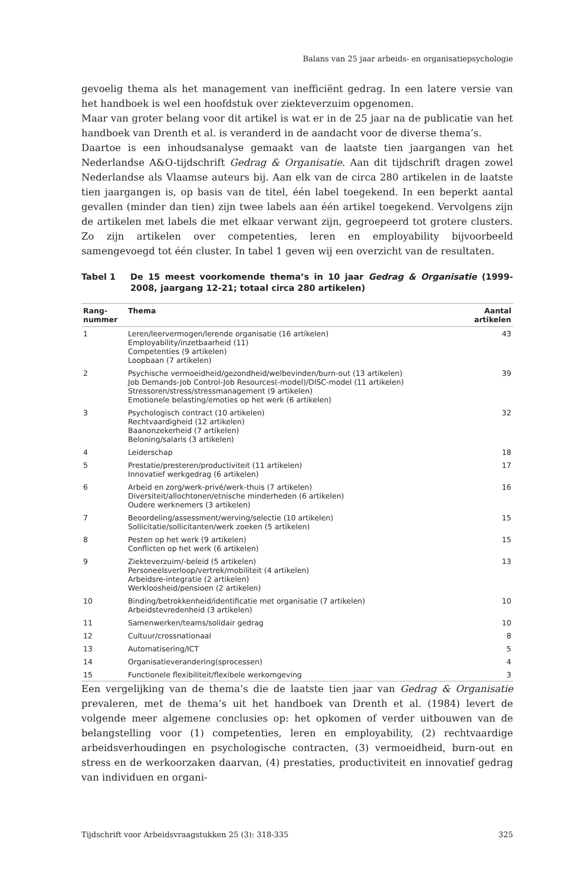Balans van 25 jaar arbeids- en organisatiepsychologie
gevoelig thema als het management van inefficiënt gedrag. In een latere versie van het handboek is wel een hoofdstuk over ziekteverzuim opgenomen.
Maar van groter belang voor dit artikel is wat er in de 25 jaar na de publicatie van het handboek van Drenth et al. is veranderd in de aandacht voor de diverse thema’s.
Daartoe is een inhoudsanalyse gemaakt van de laatste tien jaargangen van het Nederlandse A&O-tijdschrift Gedrag & Organisatie. Aan dit tijdschrift dragen zowel Nederlandse als Vlaamse auteurs bij. Aan elk van de circa 280 artikelen in de laatste tien jaargangen is, op basis van de titel, één label toegekend. In een beperkt aantal gevallen (minder dan tien) zijn twee labels aan één artikel toegekend. Vervolgens zijn de artikelen met labels die met elkaar verwant zijn, gegroepeerd tot grotere clusters. Zo zijn artikelen over competenties, leren en employability bijvoorbeeld samengevoegd tot één cluster. In tabel 1 geven wij een overzicht van de resultaten.
Tabel 1 De 15 meest voorkomende thema’s in 10 jaar Gedrag & Organisatie (1999-2008, jaargang 12-21; totaal circa 280 artikelen)
| Rang- nummer | Thema | Aantal artikelen |
| --- | --- | --- |
| 1 | Leren/leervermogen/lerende organisatie (16 artikelen) Employability/inzetbaarheid (11) Competenties (9 artikelen) Loopbaan (7 artikelen) | 43 |
| 2 | Psychische vermoeidheid/gezondheid/welbevinden/burn-out (13 artikelen) Job Demands-Job Control-Job Resources(-model)/DISC-model (11 artikelen) Stressoren/stress/stressmanagement (9 artikelen) Emotionele belasting/emoties op het werk (6 artikelen) | 39 |
| 3 | Psychologisch contract (10 artikelen) Rechtvaardigheid (12 artikelen) Baanonzekerheid (7 artikelen) Beloning/salaris (3 artikelen) | 32 |
| 4 | Leiderschap | 18 |
| 5 | Prestatie/presteren/productiviteit (11 artikelen) Innovatief werkgedrag (6 artikelen) | 17 |
| 6 | Arbeid en zorg/werk-privé/werk-thuis (7 artikelen) Diversiteit/allochtonen/etnische minderheden (6 artikelen) Oudere werknemers (3 artikelen) | 16 |
| 7 | Beoordeling/assessment/werving/selectie (10 artikelen) Sollicitatie/sollicitanten/werk zoeken (5 artikelen) | 15 |
| 8 | Pesten op het werk (9 artikelen) Conflicten op het werk (6 artikelen) | 15 |
| 9 | Ziekteverzuim/-beleid (5 artikelen) Personeelsverloop/vertrek/mobiliteit (4 artikelen) Arbeidsre-integratie (2 artikelen) Werkloosheid/pensioen (2 artikelen) | 13 |
| 10 | Binding/betrokkenheid/identificatie met organisatie (7 artikelen) Arbeidstevredenheid (3 artikelen) | 10 |
| 11 | Samenwerken/teams/solidair gedrag | 10 |
| 12 | Cultuur/crossnationaal | 8 |
| 13 | Automatisering/ICT | 5 |
| 14 | Organisatieverandering(sprocessen) | 4 |
| 15 | Functionele flexibiliteit/flexibele werkomgeving | 3 |
Een vergelijking van de thema’s die de laatste tien jaar van Gedrag & Organisatie prevaleren, met de thema’s uit het handboek van Drenth et al. (1984) levert de volgende meer algemene conclusies op: het opkomen of verder uitbouwen van de belangstelling voor (1) competenties, leren en employability, (2) rechtvaardige arbeidsverhoudingen en psychologische contracten, (3) vermoeidheid, burn-out en stress en de werkoorzaken daarvan, (4) prestaties, productiviteit en innovatief gedrag van individuen en organi-
Tijdschrift voor Arbeidsvraagstukken 25 (3): 318-335 325